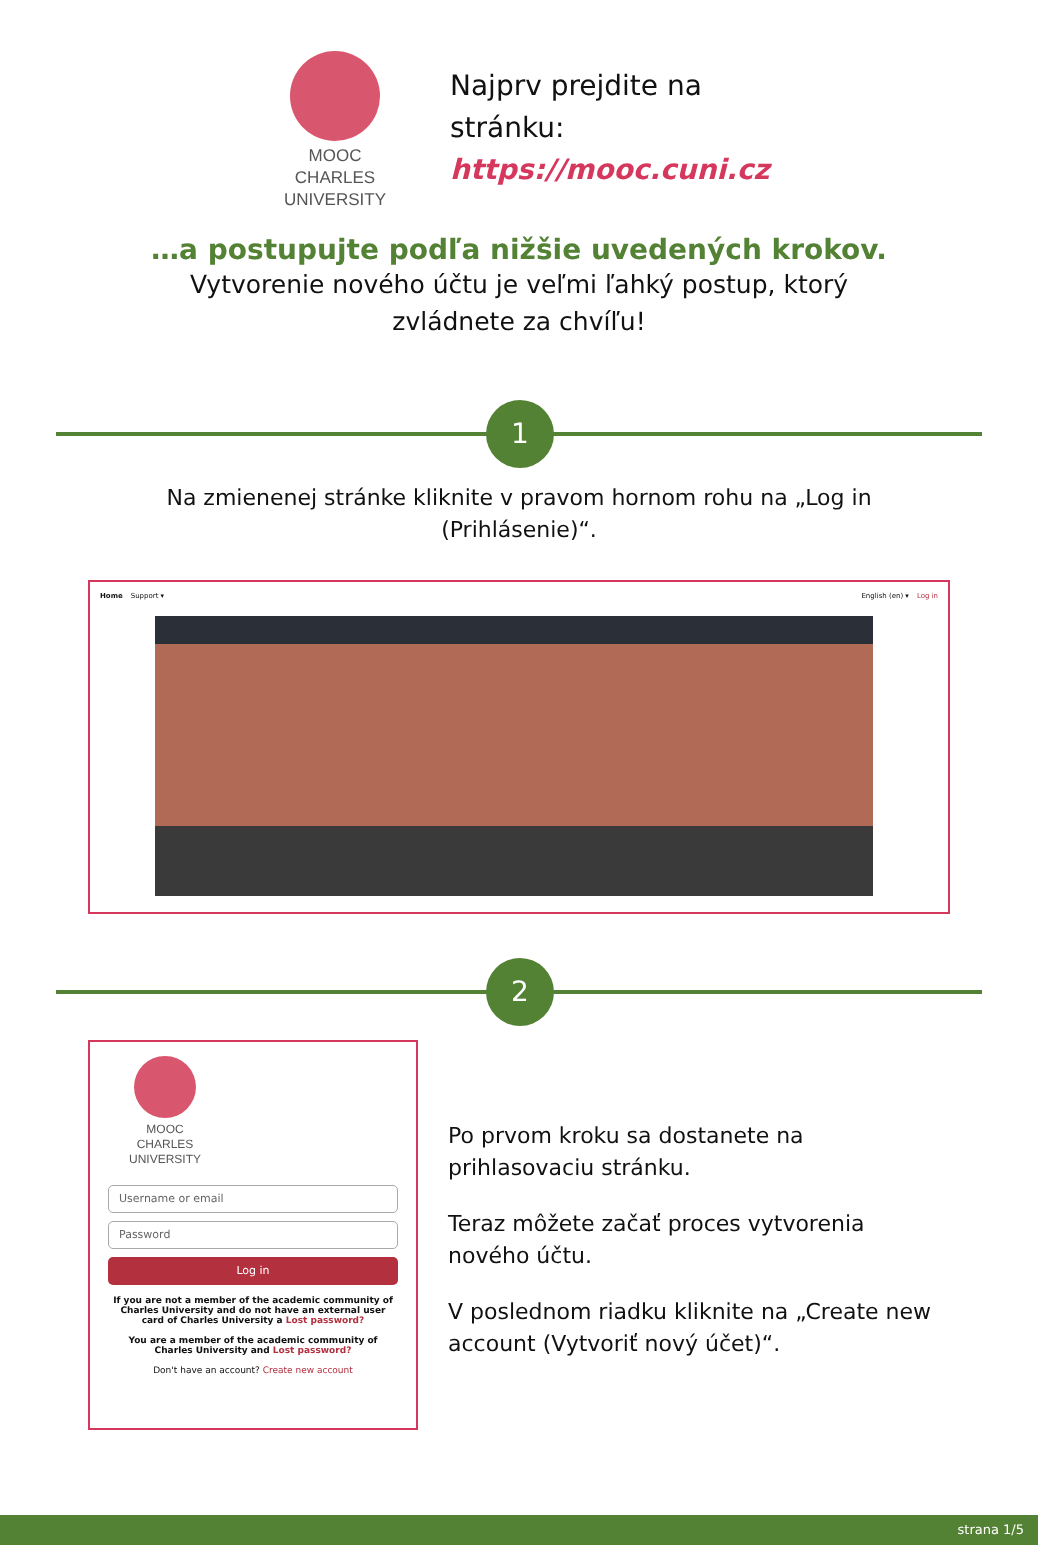MOOC
CHARLES
UNIVERSITY
Najprv prejdite na
stránku:
https://mooc.cuni.cz
…a postupujte podľa nižšie uvedených krokov.
Vytvorenie nového účtu je veľmi ľahký postup, ktorý
zvládnete za chvíľu!
1
Na zmienenej stránke kliknite v pravom hornom rohu na „Log in
(Prihlásenie)“.
Home Support ▾ English (en) ▾ Log in
2
MOOC
CHARLES
UNIVERSITY
Username or email
Password
Log in
If you are not a member of the academic community of Charles University and do not have an external user card of Charles University a Lost password?
You are a member of the academic community of Charles University and Lost password?
Don't have an account? Create new account
Po prvom kroku sa dostanete na prihlasovaciu stránku.
Teraz môžete začať proces vytvorenia nového účtu.
V poslednom riadku kliknite na „Create new account (Vytvoriť nový účet)“.
strana 1/5